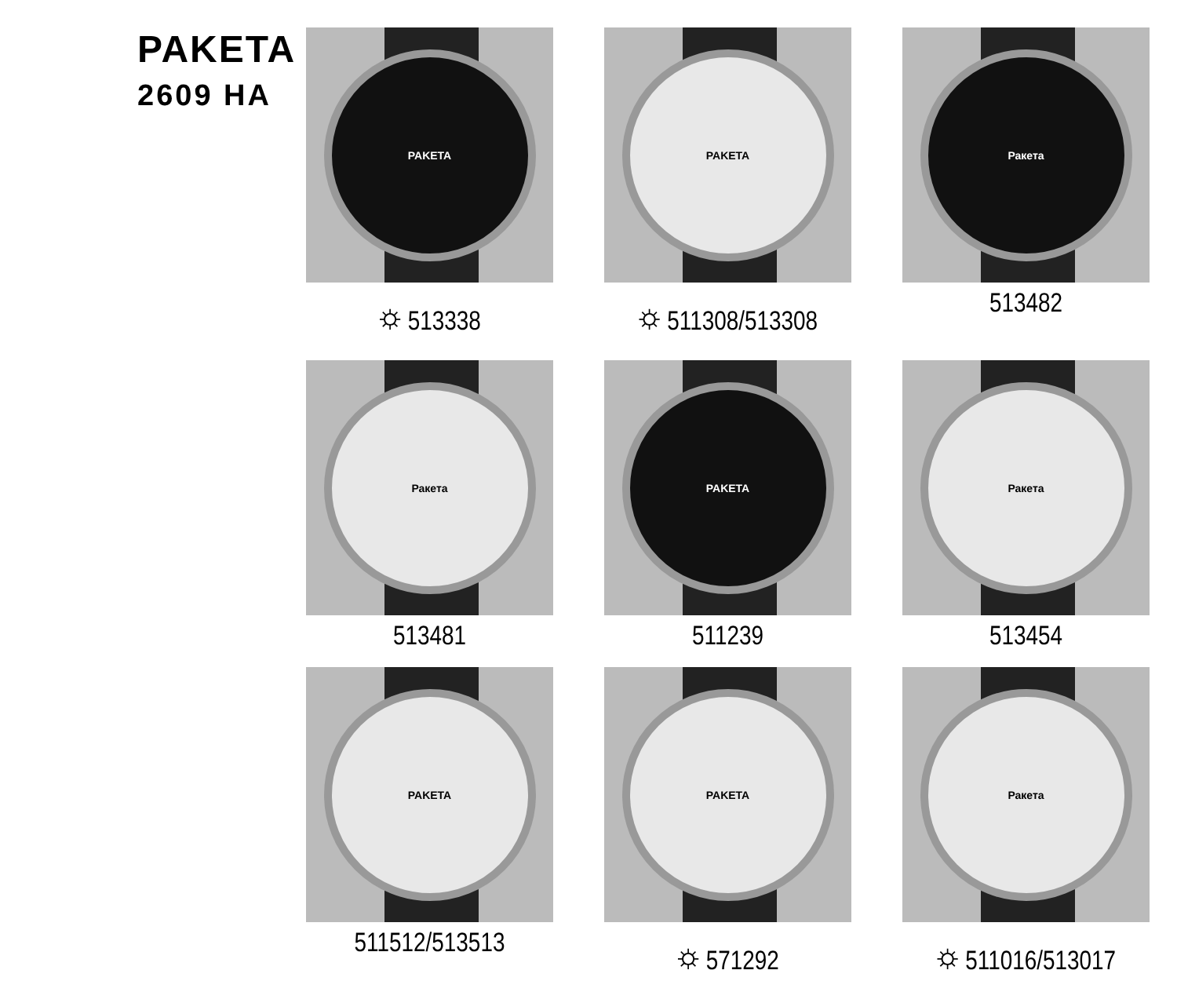PAKETA
2609 HA
PAKETA
⛭ 513338
PAKETA
⛭ 511308/513308
Ракета
513482
Ракета
513481
PAKETA
511239
Ракета
513454
PAKETA
511512/513513
PAKETA
⛭ 571292
Ракета
⛭ 511016/513017